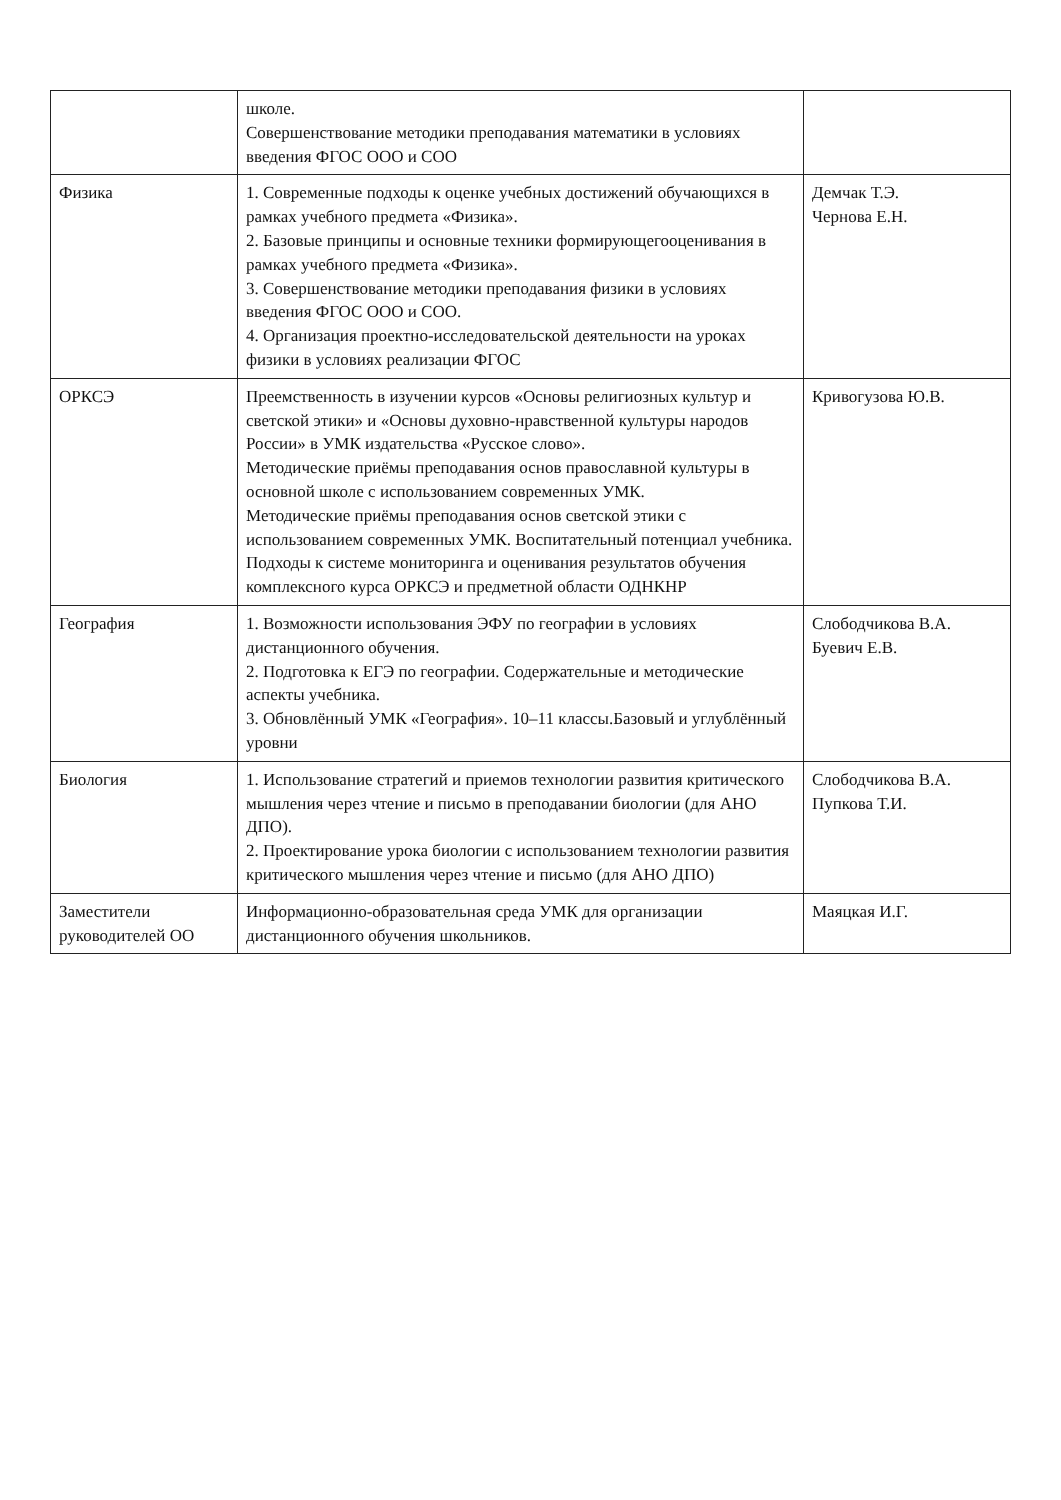| | школе. Совершенствование методики преподавания математики в условиях введения ФГОС ООО и СОО | |
| Физика | 1. Современные подходы к оценке учебных достижений обучающихся в рамках учебного предмета «Физика». 2. Базовые принципы и основные техники формирующегооценивания в рамках учебного предмета «Физика». 3. Совершенствование методики преподавания физики в условиях введения ФГОС ООО и СОО. 4. Организация проектно-исследовательской деятельности на уроках физики в условиях реализации ФГОС | Демчак Т.Э. Чернова Е.Н. |
| ОРКСЭ | Преемственность в изучении курсов «Основы религиозных культур и светской этики» и «Основы духовно-нравственной культуры народов России» в УМК издательства «Русское слово». Методические приёмы преподавания основ православной культуры в основной школе с использованием современных УМК. Методические приёмы преподавания основ светской этики с использованием современных УМК. Воспитательный потенциал учебника. Подходы к системе мониторинга и оценивания результатов обучения комплексного курса ОРКСЭ и предметной области ОДНКНР | Кривогузова Ю.В. |
| География | 1. Возможности использования ЭФУ по географии в условиях дистанционного обучения. 2. Подготовка к ЕГЭ по географии. Содержательные и методические аспекты учебника. 3. Обновлённый УМК «География». 10–11 классы.Базовый и углублённый уровни | Слободчикова В.А. Буевич Е.В. |
| Биология | 1. Использование стратегий и приемов технологии развития критического мышления через чтение и письмо в преподавании биологии (для АНО ДПО). 2. Проектирование урока биологии с использованием технологии развития критического мышления через чтение и письмо (для АНО ДПО) | Слободчикова В.А. Пупкова Т.И. |
| Заместители руководителей ОО | Информационно-образовательная среда УМК для организации дистанционного обучения школьников. | Маяцкая И.Г. |